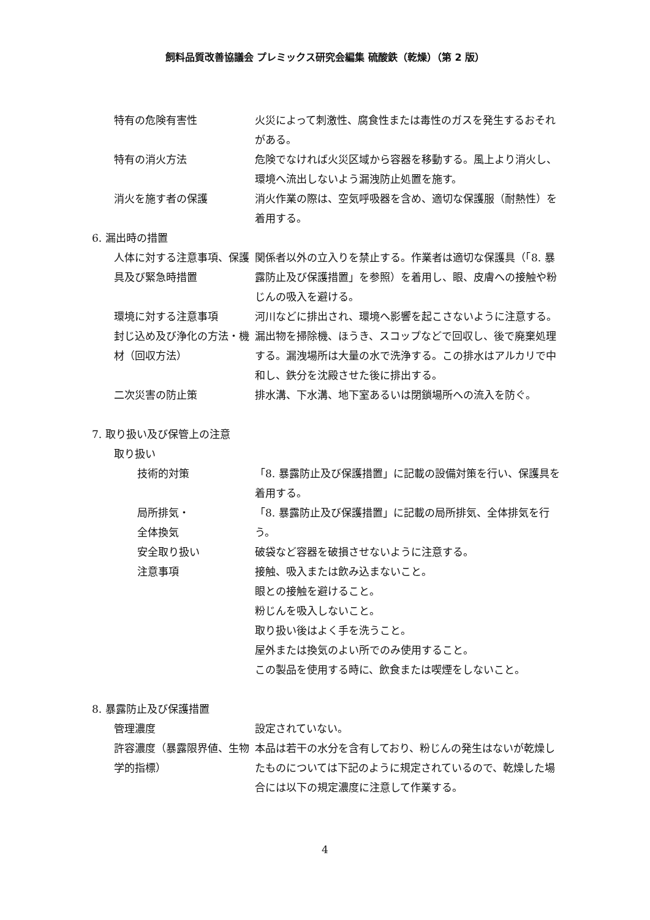飼料品質改善協議会 プレミックス研究会編集 硫酸鉄（乾燥）（第 2 版）
特有の危険有害性 火災によって刺激性、腐食性または毒性のガスを発生するおそれがある。
特有の消火方法 危険でなければ火災区域から容器を移動する。風上より消火し、環境へ流出しないよう漏洩防止処置を施す。
消火を施す者の保護 消火作業の際は、空気呼吸器を含め、適切な保護服（耐熱性）を着用する。
6. 漏出時の措置
人体に対する注意事項、保護具及び緊急時措置
関係者以外の立入りを禁止する。作業者は適切な保護具（「8. 暴露防止及び保護措置」を参照）を着用し、眼、皮膚への接触や粉じんの吸入を避ける。
環境に対する注意事項 河川などに排出され、環境へ影響を起こさないように注意する。
封じ込め及び浄化の方法・機材（回収方法）
漏出物を掃除機、ほうき、スコップなどで回収し、後で廃棄処理する。漏洩場所は大量の水で洗浄する。この排水はアルカリで中和し、鉄分を沈殿させた後に排出する。
二次災害の防止策 排水溝、下水溝、地下室あるいは閉鎖場所への流入を防ぐ。
7. 取り扱い及び保管上の注意
取り扱い
技術的対策 「8. 暴露防止及び保護措置」に記載の設備対策を行い、保護具を着用する。
局所排気・
全体換気
「8. 暴露防止及び保護措置」に記載の局所排気、全体排気を行う。
安全取り扱い 破袋など容器を破損させないように注意する。
注意事項 接触、吸入または飲み込まないこと。
眼との接触を避けること。
粉じんを吸入しないこと。
取り扱い後はよく手を洗うこと。
屋外または換気のよい所でのみ使用すること。
この製品を使用する時に、飲食または喫煙をしないこと。
8. 暴露防止及び保護措置
管理濃度 設定されていない。
許容濃度（暴露限界値、生物学的指標）
本品は若干の水分を含有しており、粉じんの発生はないが乾燥したものについては下記のように規定されているので、乾燥した場合には以下の規定濃度に注意して作業する。
4